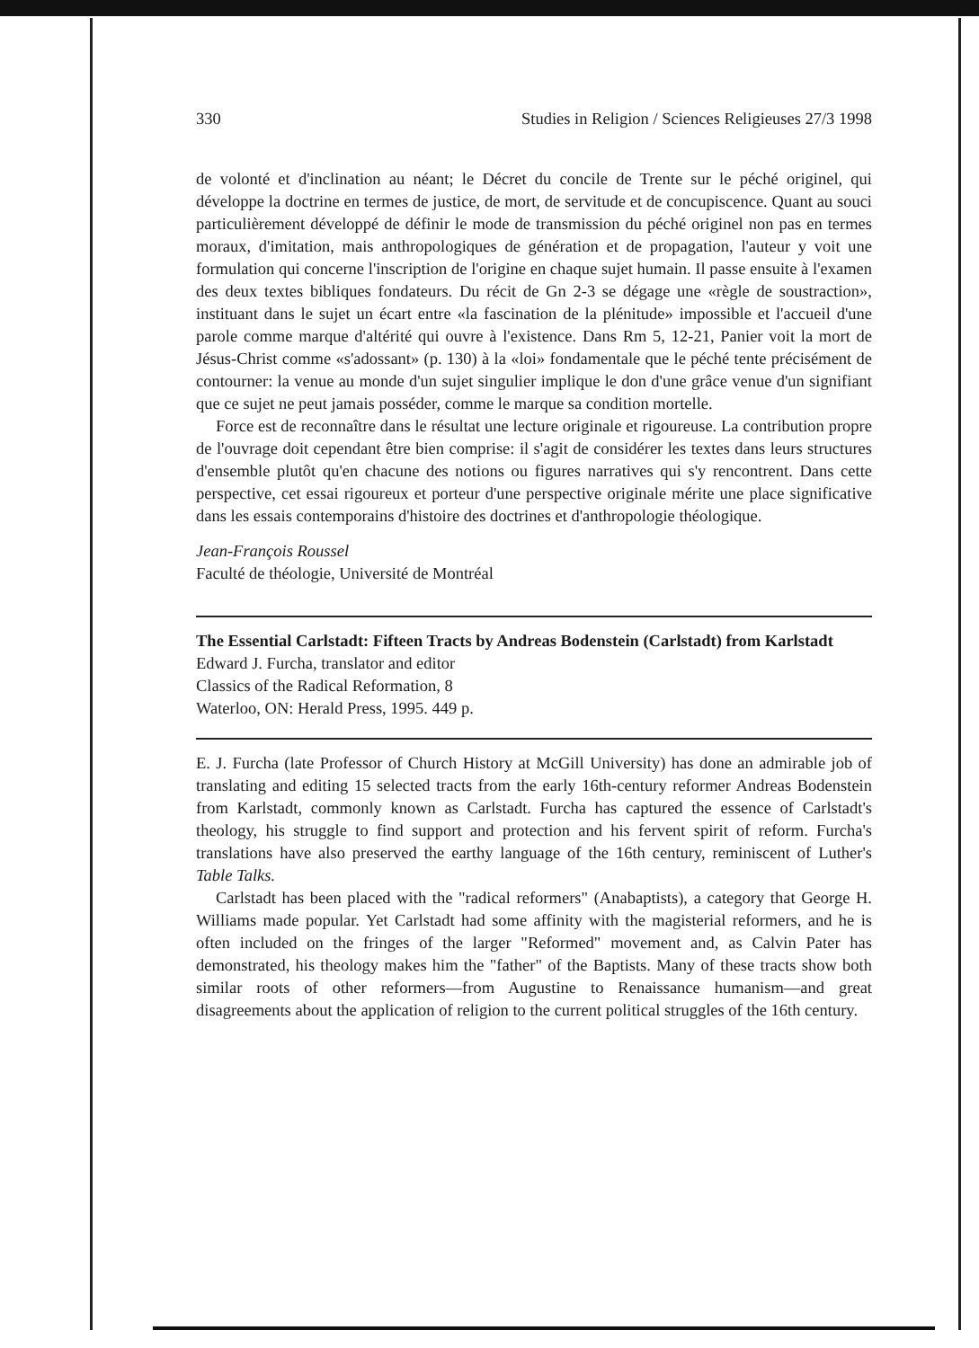330 Studies in Religion / Sciences Religieuses 27/3 1998
de volonté et d'inclination au néant; le Décret du concile de Trente sur le péché originel, qui développe la doctrine en termes de justice, de mort, de servitude et de concupiscence. Quant au souci particulièrement développé de définir le mode de transmission du péché originel non pas en termes moraux, d'imitation, mais anthropologiques de génération et de propagation, l'auteur y voit une formulation qui concerne l'inscription de l'origine en chaque sujet humain. Il passe ensuite à l'examen des deux textes bibliques fondateurs. Du récit de Gn 2-3 se dégage une «règle de soustraction», instituant dans le sujet un écart entre «la fascination de la plénitude» impossible et l'accueil d'une parole comme marque d'altérité qui ouvre à l'existence. Dans Rm 5, 12-21, Panier voit la mort de Jésus-Christ comme «s'adossant» (p. 130) à la «loi» fondamentale que le péché tente précisément de contourner: la venue au monde d'un sujet singulier implique le don d'une grâce venue d'un signifiant que ce sujet ne peut jamais posséder, comme le marque sa condition mortelle.
Force est de reconnaître dans le résultat une lecture originale et rigoureuse. La contribution propre de l'ouvrage doit cependant être bien comprise: il s'agit de considérer les textes dans leurs structures d'ensemble plutôt qu'en chacune des notions ou figures narratives qui s'y rencontrent. Dans cette perspective, cet essai rigoureux et porteur d'une perspective originale mérite une place significative dans les essais contemporains d'histoire des doctrines et d'anthropologie théologique.
Jean-François Roussel
Faculté de théologie, Université de Montréal
The Essential Carlstadt: Fifteen Tracts by Andreas Bodenstein (Carlstadt) from Karlstadt
Edward J. Furcha, translator and editor
Classics of the Radical Reformation, 8
Waterloo, ON: Herald Press, 1995. 449 p.
E. J. Furcha (late Professor of Church History at McGill University) has done an admirable job of translating and editing 15 selected tracts from the early 16th-century reformer Andreas Bodenstein from Karlstadt, commonly known as Carlstadt. Furcha has captured the essence of Carlstadt's theology, his struggle to find support and protection and his fervent spirit of reform. Furcha's translations have also preserved the earthy language of the 16th century, reminiscent of Luther's Table Talks.
Carlstadt has been placed with the "radical reformers" (Anabaptists), a category that George H. Williams made popular. Yet Carlstadt had some affinity with the magisterial reformers, and he is often included on the fringes of the larger "Reformed" movement and, as Calvin Pater has demonstrated, his theology makes him the "father" of the Baptists. Many of these tracts show both similar roots of other reformers—from Augustine to Renaissance humanism—and great disagreements about the application of religion to the current political struggles of the 16th century.